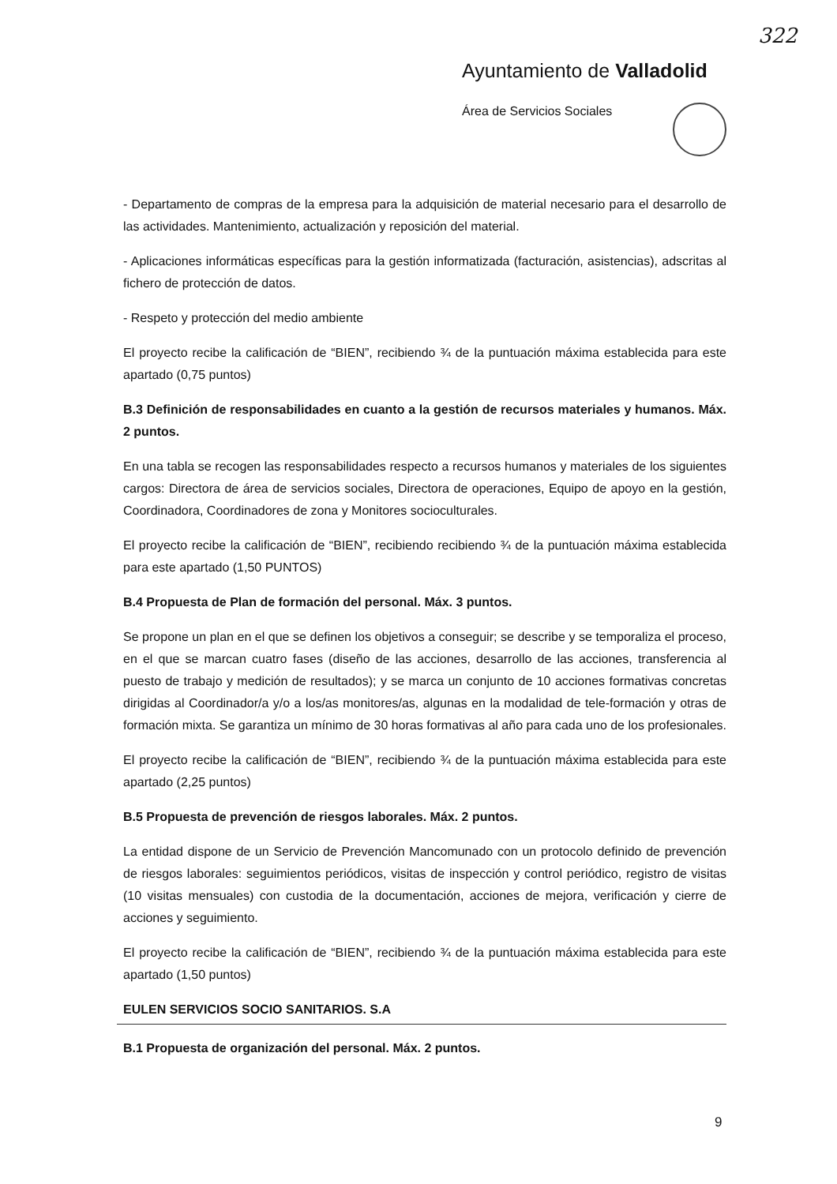322
Ayuntamiento de Valladolid
Área de Servicios Sociales
- Departamento de compras de la empresa para la adquisición de material necesario para el desarrollo de las actividades. Mantenimiento, actualización y reposición del material.
- Aplicaciones informáticas específicas para la gestión informatizada (facturación, asistencias), adscritas al fichero de protección de datos.
- Respeto y protección del medio ambiente
El proyecto recibe la calificación de “BIEN”, recibiendo ¾ de la puntuación máxima establecida para este apartado (0,75 puntos)
B.3 Definición de responsabilidades en cuanto a la gestión de recursos materiales y humanos. Máx. 2 puntos.
En una tabla se recogen las responsabilidades respecto a recursos humanos y materiales de los siguientes cargos: Directora de área de servicios sociales, Directora de operaciones, Equipo de apoyo en la gestión, Coordinadora, Coordinadores de zona y Monitores socioculturales.
El proyecto recibe la calificación de “BIEN”, recibiendo recibiendo ¾ de la puntuación máxima establecida para este apartado (1,50 PUNTOS)
B.4 Propuesta de Plan de formación del personal. Máx. 3 puntos.
Se propone un plan en el que se definen los objetivos a conseguir; se describe y se temporaliza el proceso, en el que se marcan cuatro fases (diseño de las acciones, desarrollo de las acciones, transferencia al puesto de trabajo y medición de resultados); y se marca un conjunto de 10 acciones formativas concretas dirigidas al Coordinador/a y/o a los/as monitores/as, algunas en la modalidad de tele-formación y otras de formación mixta. Se garantiza un mínimo de 30 horas formativas al año para cada uno de los profesionales.
El proyecto recibe la calificación de “BIEN”, recibiendo ¾ de la puntuación máxima establecida para este apartado (2,25 puntos)
B.5 Propuesta de prevención de riesgos laborales. Máx. 2 puntos.
La entidad dispone de un Servicio de Prevención Mancomunado con un protocolo definido de prevención de riesgos laborales: seguimientos periódicos, visitas de inspección y control periódico, registro de visitas (10 visitas mensuales) con custodia de la documentación, acciones de mejora, verificación y cierre de acciones y seguimiento.
El proyecto recibe la calificación de “BIEN”, recibiendo ¾ de la puntuación máxima establecida para este apartado (1,50 puntos)
EULEN SERVICIOS SOCIO SANITARIOS. S.A
B.1 Propuesta de organización del personal. Máx. 2 puntos.
9